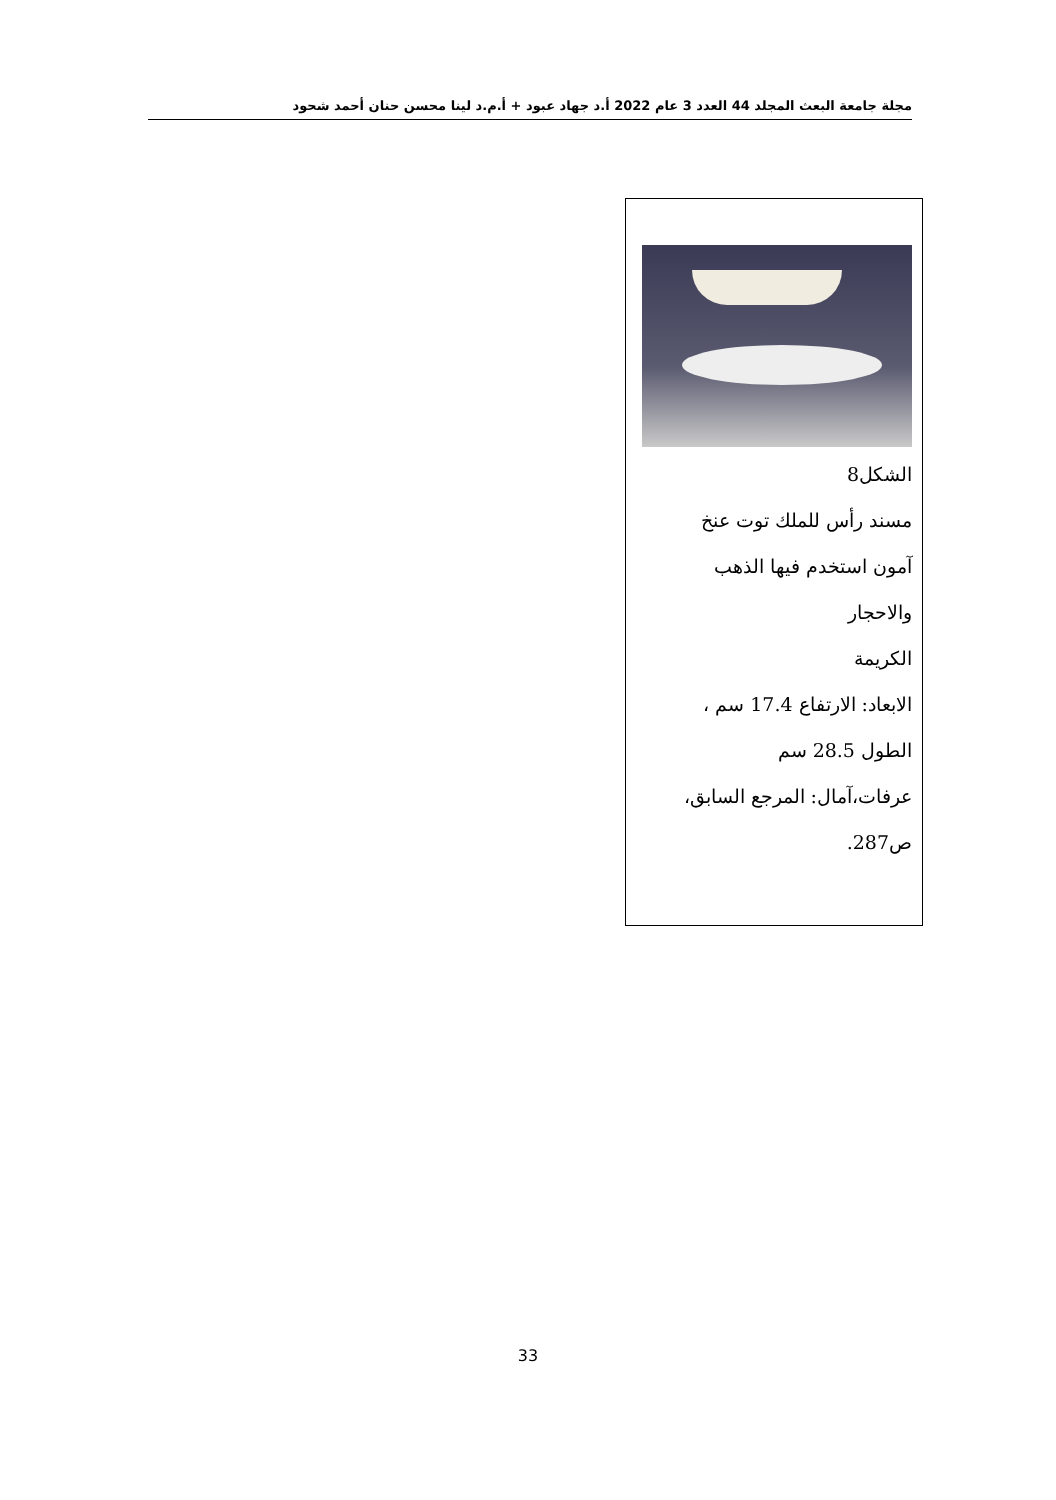مجلة جامعة البعث المجلد 44 العدد 3 عام 2022 أ.د جهاد عبود + أ.م.د لينا محسن حنان أحمد شحود
الشكل8
مسند رأس للملك توت عنخ
آمون استخدم فيها الذهب
والاحجار
الكريمة
الابعاد: الارتفاع 17.4 سم ،
الطول 28.5 سم
عرفات،آمال: المرجع السابق،
ص287.
33